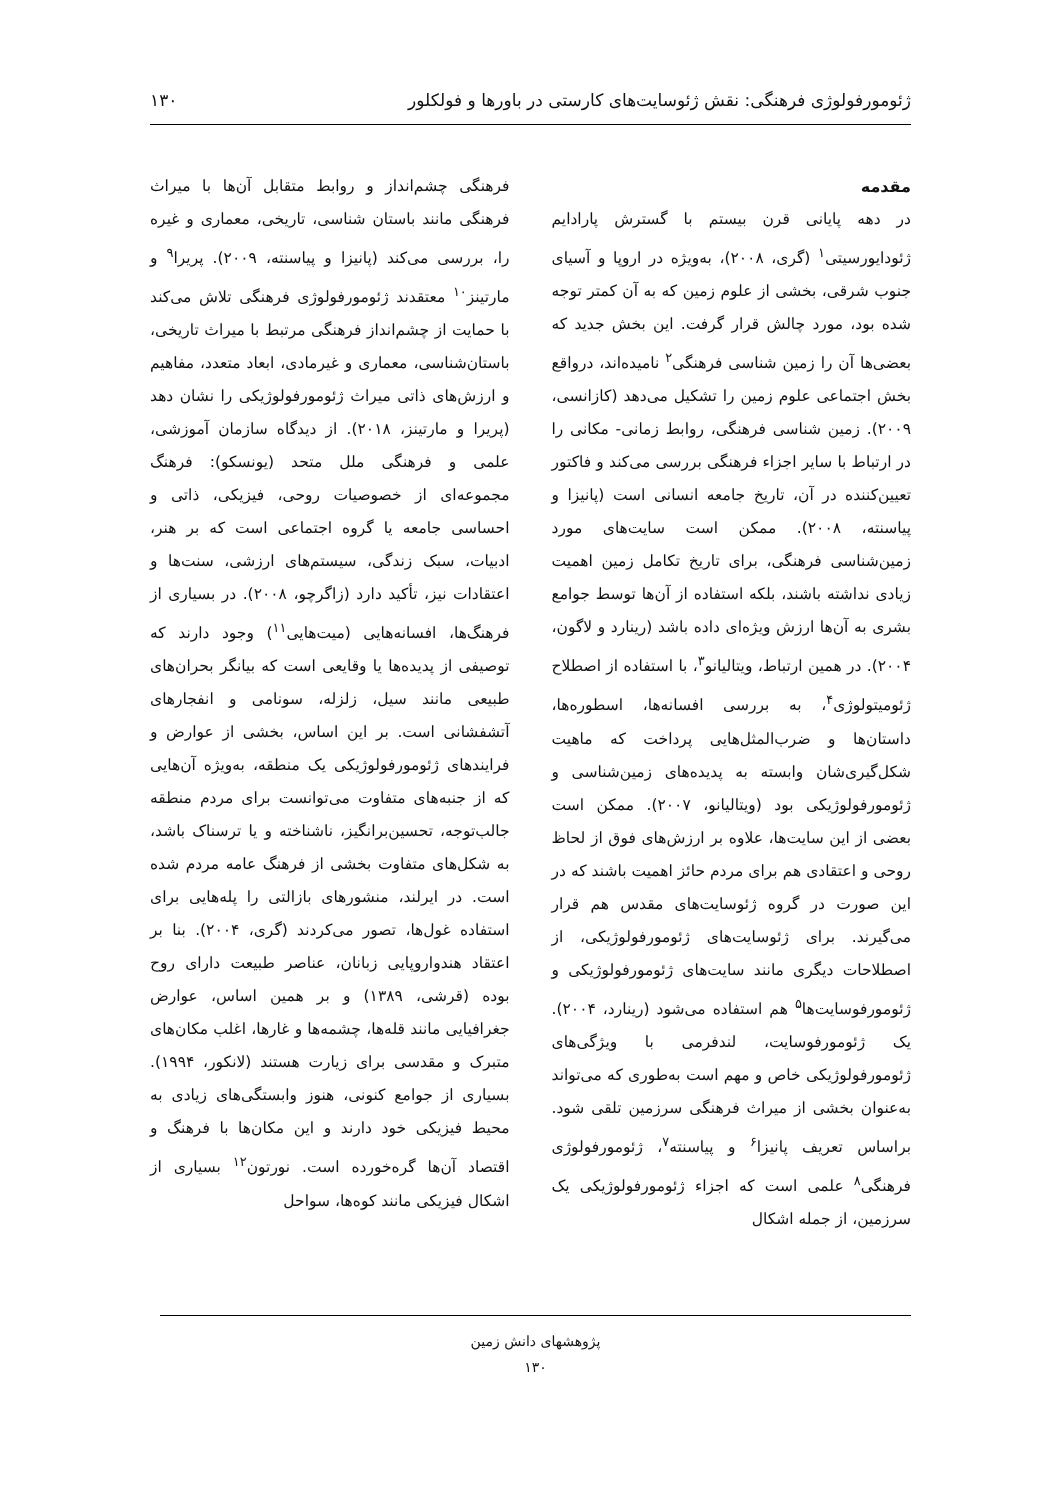ژئومورفولوژی فرهنگی: نقش ژئوسایت‌های کارستی در باورها و فولکلور ۱۳۰
مقدمه
در دهه پایانی قرن بیستم با گسترش پارادایم ژئودایورسیتی<sup>۱</sup> (گری، ۲۰۰۸)، به‌ویژه در اروپا و آسیای جنوب شرقی، بخشی از علوم زمین که به آن کمتر توجه شده بود، مورد چالش قرار گرفت. این بخش جدید که بعضی‌ها آن را زمین شناسی فرهنگی<sup>۲</sup> نامیده‌اند، درواقع بخش اجتماعی علوم زمین را تشکیل می‌دهد (کازانسی، ۲۰۰۹). زمین شناسی فرهنگی، روابط زمانی- مکانی را در ارتباط با سایر اجزاء فرهنگی بررسی می‌کند و فاکتور تعیین‌کننده در آن، تاریخ جامعه انسانی است (پانیزا و پیاسنته، ۲۰۰۸). ممکن است سایت‌های مورد زمین‌شناسی فرهنگی، برای تاریخ تکامل زمین اهمیت زیادی نداشته باشند، بلکه استفاده از آن‌ها توسط جوامع بشری به آن‌ها ارزش ویژه‌ای داده باشد (رینارد و لاگون، ۲۰۰۴). در همین ارتباط، ویتالیانو<sup>۳</sup>، با استفاده از اصطلاح ژئومیتولوژی<sup>۴</sup>، به بررسی افسانه‌ها، اسطوره‌ها، داستان‌ها و ضرب‌المثل‌هایی پرداخت که ماهیت شکل‌گیری‌شان وابسته به پدیده‌های زمین‌شناسی و ژئومورفولوژیکی بود (ویتالیانو، ۲۰۰۷). ممکن است بعضی از این سایت‌ها، علاوه بر ارزش‌های فوق از لحاظ روحی و اعتقادی هم برای مردم حائز اهمیت باشند که در این صورت در گروه ژئوسایت‌های مقدس هم قرار می‌گیرند. برای ژئوسایت‌های ژئومورفولوژیکی، از اصطلاحات دیگری مانند سایت‌های ژئومورفولوژیکی و ژئومورفوسایت‌ها<sup>۵</sup> هم استفاده می‌شود (رینارد، ۲۰۰۴). یک ژئومورفوسایت، لندفرمی با ویژگی‌های ژئومورفولوژیکی خاص و مهم است به‌طوری که می‌تواند به‌عنوان بخشی از میراث فرهنگی سرزمین تلقی شود. براساس تعریف پانیزا<sup>۶</sup> و پیاسنته<sup>۷</sup>، ژئومورفولوژی فرهنگی<sup>۸</sup> علمی است که اجزاء ژئومورفولوژیکی یک سرزمین، از جمله اشکال
فرهنگی چشم‌انداز و روابط متقابل آن‌ها با میراث فرهنگی مانند باستان شناسی، تاریخی، معماری و غیره را، بررسی می‌کند (پانیزا و پیاسنته، ۲۰۰۹). پریرا<sup>۹</sup> و مارتینز<sup>۱۰</sup> معتقدند ژئومورفولوژی فرهنگی تلاش می‌کند با حمایت از چشم‌انداز فرهنگی مرتبط با میراث تاریخی، باستان‌شناسی، معماری و غیرمادی، ابعاد متعدد، مفاهیم و ارزش‌های ذاتی میراث ژئومورفولوژیکی را نشان دهد (پریرا و مارتینز، ۲۰۱۸). از دیدگاه سازمان آموزشی، علمی و فرهنگی ملل متحد (یونسکو): فرهنگ مجموعه‌ای از خصوصیات روحی، فیزیکی، ذاتی و احساسی جامعه یا گروه اجتماعی است که بر هنر، ادبیات، سبک زندگی، سیستم‌های ارزشی، سنت‌ها و اعتقادات نیز، تأکید دارد (زاگرچو، ۲۰۰۸). در بسیاری از فرهنگ‌ها، افسانه‌هایی (میت‌هایی<sup>۱۱</sup>) وجود دارند که توصیفی از پدیده‌ها یا وقایعی است که بیانگر بحران‌های طبیعی مانند سیل، زلزله، سونامی و انفجارهای آتشفشانی است. بر این اساس، بخشی از عوارض و فرایندهای ژئومورفولوژیکی یک منطقه، به‌ویژه آن‌هایی که از جنبه‌های متفاوت می‌توانست برای مردم منطقه جالب‌توجه، تحسین‌برانگیز، ناشناخته و یا ترسناک باشد، به شکل‌های متفاوت بخشی از فرهنگ عامه مردم شده است. در ایرلند، منشورهای بازالتی را پله‌هایی برای استفاده غول‌ها، تصور می‌کردند (گری، ۲۰۰۴). بنا بر اعتقاد هندواروپایی زبانان، عناصر طبیعت دارای روح بوده (قرشی، ۱۳۸۹) و بر همین اساس، عوارض جغرافیایی مانند قله‌ها، چشمه‌ها و غارها، اغلب مکان‌های متبرک و مقدسی برای زیارت هستند (لانکور، ۱۹۹۴). بسیاری از جوامع کنونی، هنوز وابستگی‌های زیادی به محیط فیزیکی خود دارند و این مکان‌ها با فرهنگ و اقتصاد آن‌ها گره‌خورده است. نورتون<sup>۱۲</sup> بسیاری از اشکال فیزیکی مانند کوه‌ها، سواحل
پژوهشهای دانش زمین
۱۳۰